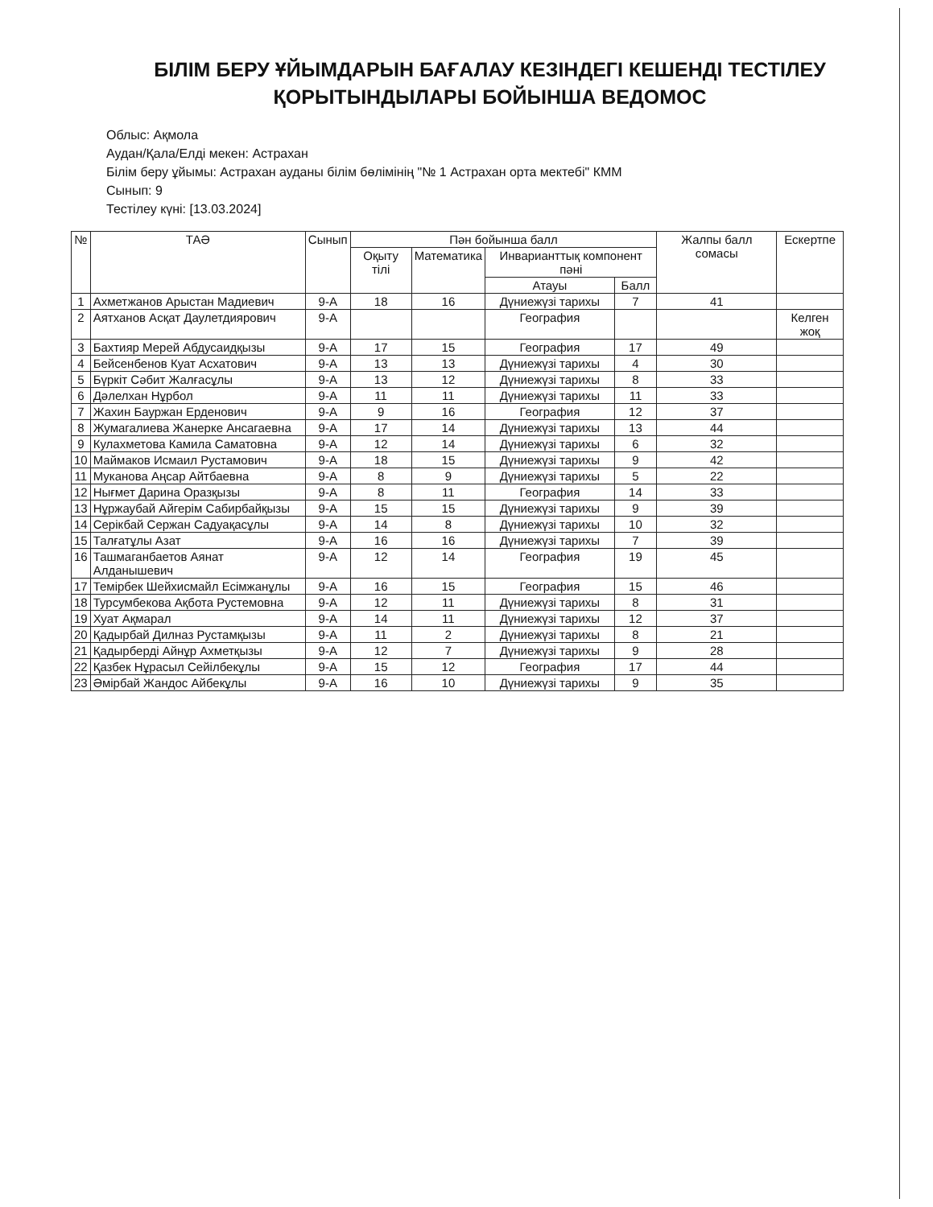БІЛІМ БЕРУ ҰЙЫМДАРЫН БАҒАЛАУ КЕЗІНДЕГІ КЕШЕНДІ ТЕСТІЛЕУ ҚОРЫТЫНДЫЛАРЫ БОЙЫНША ВЕДОМОС
Облыс: Ақмола
Аудан/Қала/Елді мекен: Астрахан
Білім беру ұйымы: Астрахан ауданы білім бөлімінің "№ 1 Астрахан орта мектебі" КММ
Сынып: 9
Тестілеу күні: [13.03.2024]
| № | ТАӘ | Сынып | Пән бойынша балл | | | | Жалпы балл сомасы | Ескертпе |
| --- | --- | --- | --- | --- | --- | --- | --- | --- |
| | | | Оқыту тілі | Математика | Инварианттық компонент пәні | | | |
| | | | | | Атауы | Балл | | |
| 1 | Ахметжанов Арыстан Мадиевич | 9-А | 18 | 16 | Дүниежүзі тарихы | 7 | 41 | |
| 2 | Аятханов Асқат Даулетдиярович | 9-А | | | География | | | Келген жоқ |
| 3 | Бахтияр Мерей Абдусаидқызы | 9-А | 17 | 15 | География | 17 | 49 | |
| 4 | Бейсенбенов Куат Асхатович | 9-А | 13 | 13 | Дүниежүзі тарихы | 4 | 30 | |
| 5 | Бүркіт Сәбит Жалғасұлы | 9-А | 13 | 12 | Дүниежүзі тарихы | 8 | 33 | |
| 6 | Дәлелхан Нұрбол | 9-А | 11 | 11 | Дүниежүзі тарихы | 11 | 33 | |
| 7 | Жахин Бауржан Ерденович | 9-А | 9 | 16 | География | 12 | 37 | |
| 8 | Жумагалиева Жанерке Ансагаевна | 9-А | 17 | 14 | Дүниежүзі тарихы | 13 | 44 | |
| 9 | Кулахметова Камила Саматовна | 9-А | 12 | 14 | Дүниежүзі тарихы | 6 | 32 | |
| 10 | Маймаков Исмаил Рустамович | 9-А | 18 | 15 | Дүниежүзі тарихы | 9 | 42 | |
| 11 | Муканова Аңсар Айтбаевна | 9-А | 8 | 9 | Дүниежүзі тарихы | 5 | 22 | |
| 12 | Нығмет Дарина Оразқызы | 9-А | 8 | 11 | География | 14 | 33 | |
| 13 | Нұржаубай Айгерім Сабирбайқызы | 9-А | 15 | 15 | Дүниежүзі тарихы | 9 | 39 | |
| 14 | Серікбай Сержан Садуақасұлы | 9-А | 14 | 8 | Дүниежүзі тарихы | 10 | 32 | |
| 15 | Талғатұлы Азат | 9-А | 16 | 16 | Дүниежүзі тарихы | 7 | 39 | |
| 16 | Ташмаганбаетов Аянат Алданышевич | 9-А | 12 | 14 | География | 19 | 45 | |
| 17 | Темірбек Шейхисмайл Есімжанұлы | 9-А | 16 | 15 | География | 15 | 46 | |
| 18 | Турсумбекова Ақбота Рустемовна | 9-А | 12 | 11 | Дүниежүзі тарихы | 8 | 31 | |
| 19 | Хуат Ақмарал | 9-А | 14 | 11 | Дүниежүзі тарихы | 12 | 37 | |
| 20 | Қадырбай Дилназ Рустамқызы | 9-А | 11 | 2 | Дүниежүзі тарихы | 8 | 21 | |
| 21 | Қадырберді Айнұр Ахметқызы | 9-А | 12 | 7 | Дүниежүзі тарихы | 9 | 28 | |
| 22 | Қазбек Нұрасыл Сейілбекұлы | 9-А | 15 | 12 | География | 17 | 44 | |
| 23 | Әмірбай Жандос Айбекұлы | 9-А | 16 | 10 | Дүниежүзі тарихы | 9 | 35 | |